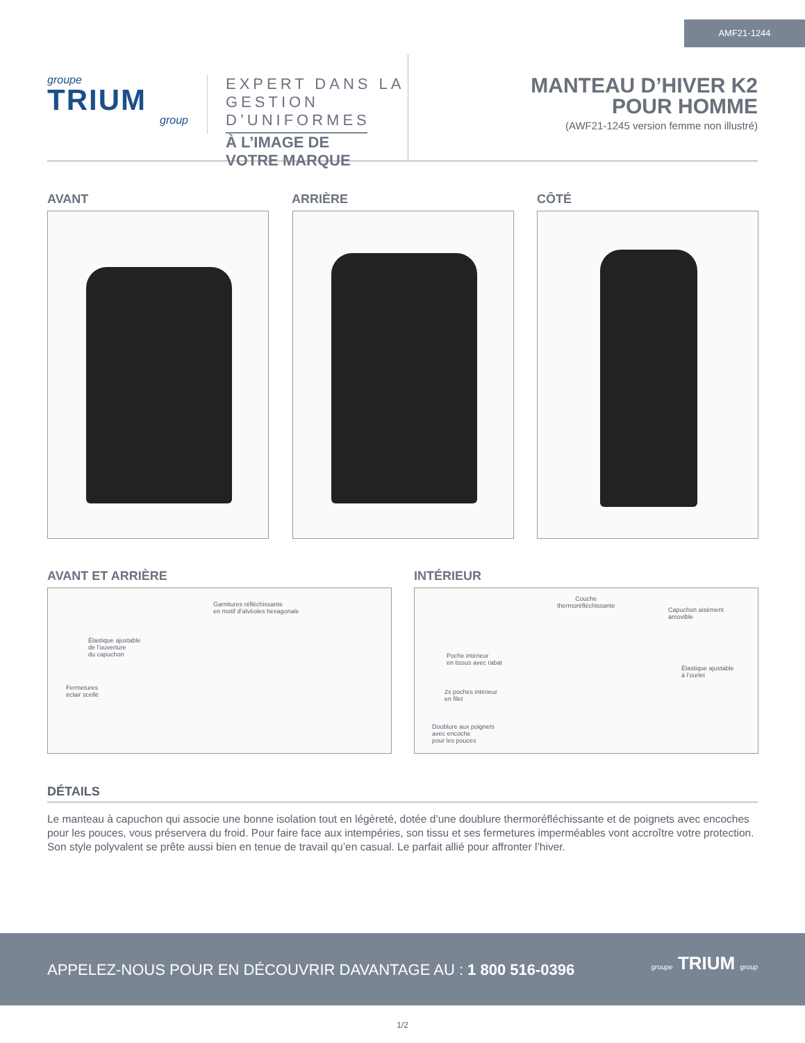AMF21-1244
groupe
TRIUM
group
EXPERT DANS LA
GESTION D’UNIFORMES
À L’IMAGE DE VOTRE MARQUE
MANTEAU D’HIVER K2
POUR HOMME
(AWF21-1245 version femme non illustré)
AVANT ARRIÈRE CÔTÉ
AVANT ET ARRIÈRE INTÉRIEUR
Garnitures réfléchissante
en motif d’alvéoles hexagonale
Élastique ajustable
de l’ouverture
du capuchon
Fermetures
éclair scellé
Couche
thermoréfléchissante
Capuchon aisément
amovible
Poche intérieur
en tissus avec rabat
Élastique ajustable
à l’ourlet
2x poches intérieur
en filet
Doublure aux poignets
avec encoche
pour les pouces
DÉTAILS
Le manteau à capuchon qui associe une bonne isolation tout en légèreté, dotée d’une doublure thermoréfléchissante et de poignets avec encoches pour les pouces, vous préservera du froid. Pour faire face aux intempéries, son tissu et ses fermetures imperméables vont accroître votre protection. Son style polyvalent se prête aussi bien en tenue de travail qu’en casual. Le parfait allié pour affronter l’hiver.
APPELEZ-NOUS POUR EN DÉCOUVRIR DAVANTAGE AU : 1 800 516-0396
groupe TRIUM group
1/2